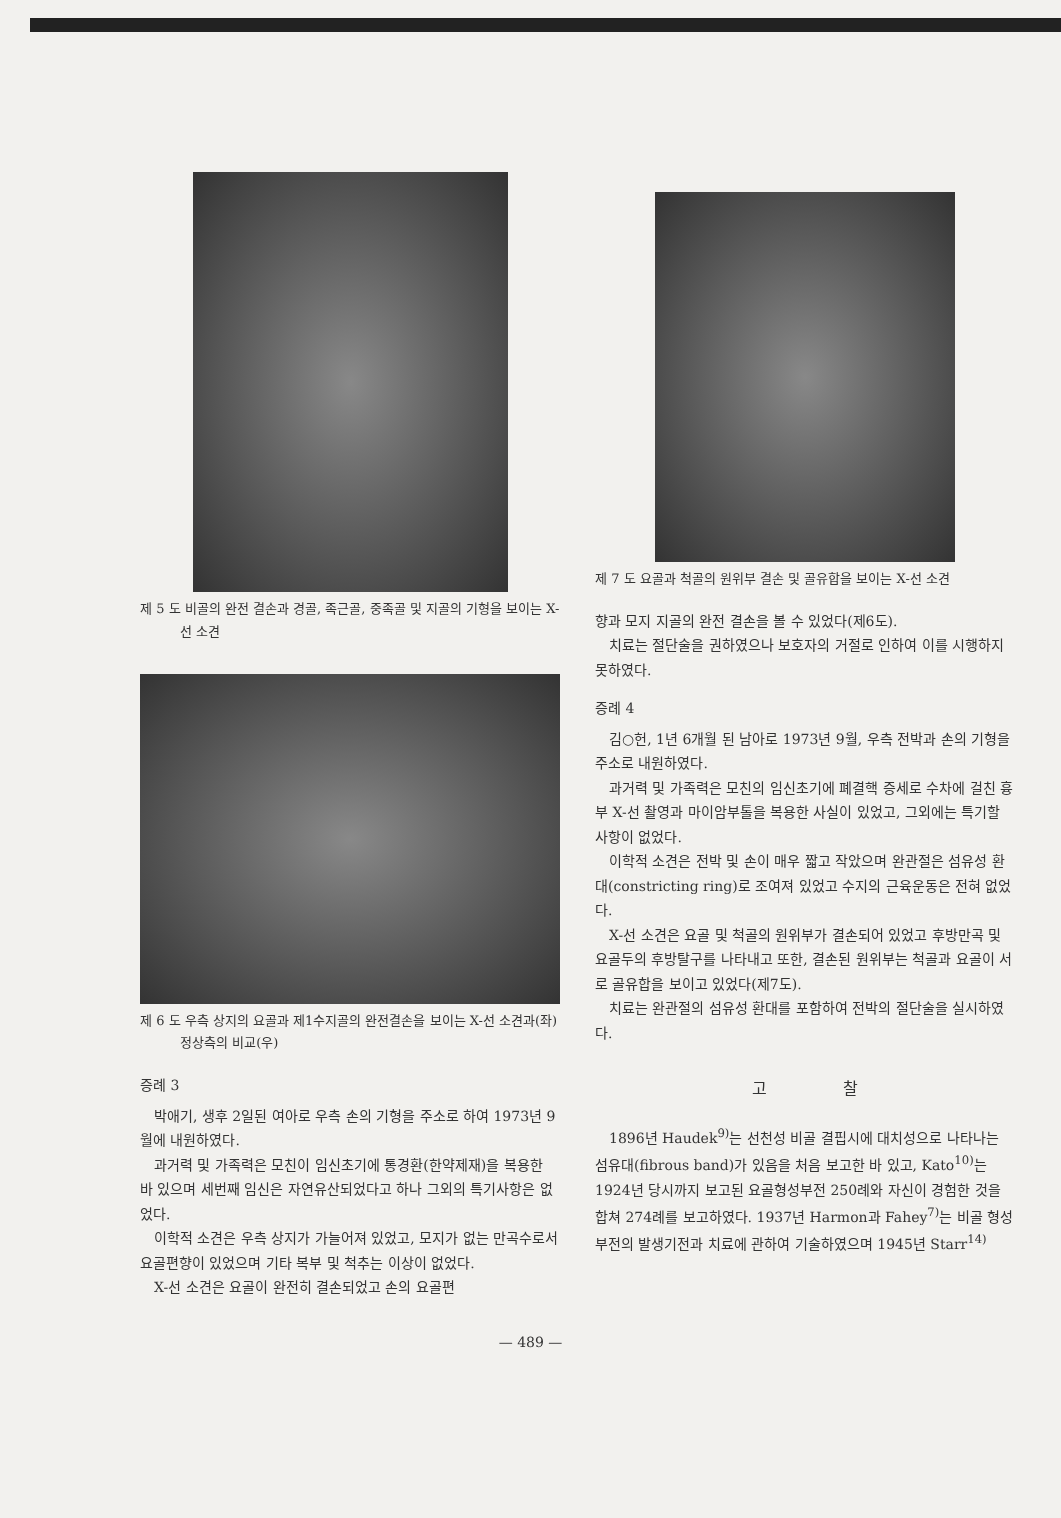제 5 도 비골의 완전 결손과 경골, 족근골, 중족골 및 지골의 기형을 보이는 X-선 소견
제 6 도 우측 상지의 요골과 제1수지골의 완전결손을 보이는 X-선 소견과(좌) 정상측의 비교(우)
증례 3
박애기, 생후 2일된 여아로 우측 손의 기형을 주소로 하여 1973년 9월에 내원하였다.
과거력 및 가족력은 모친이 임신초기에 통경환(한약제재)을 복용한 바 있으며 세번째 임신은 자연유산되었다고 하나 그외의 특기사항은 없었다.
이학적 소견은 우측 상지가 가늘어져 있었고, 모지가 없는 만곡수로서 요골편향이 있었으며 기타 복부 및 척추는 이상이 없었다.
X-선 소견은 요골이 완전히 결손되었고 손의 요골편
제 7 도 요골과 척골의 원위부 결손 및 골유합을 보이는 X-선 소견
향과 모지 지골의 완전 결손을 볼 수 있었다(제6도).
치료는 절단술을 권하였으나 보호자의 거절로 인하여 이를 시행하지 못하였다.
증례 4
김○헌, 1년 6개월 된 남아로 1973년 9월, 우측 전박과 손의 기형을 주소로 내원하였다.
과거력 및 가족력은 모친의 임신초기에 폐결핵 증세로 수차에 걸친 흉부 X-선 촬영과 마이암부톨을 복용한 사실이 있었고, 그외에는 특기할 사항이 없었다.
이학적 소견은 전박 및 손이 매우 짧고 작았으며 완관절은 섬유성 환대(constricting ring)로 조여져 있었고 수지의 근육운동은 전혀 없었다.
X-선 소견은 요골 및 척골의 원위부가 결손되어 있었고 후방만곡 및 요골두의 후방탈구를 나타내고 또한, 결손된 원위부는 척골과 요골이 서로 골유합을 보이고 있었다(제7도).
치료는 완관절의 섬유성 환대를 포함하여 전박의 절단술을 실시하였다.
고 찰
1896년 Haudek<sup>9)</sup>는 선천성 비골 결핍시에 대치성으로 나타나는 섬유대(fibrous band)가 있음을 처음 보고한 바 있고, Kato<sup>10)</sup>는 1924년 당시까지 보고된 요골형성부전 250례와 자신이 경험한 것을 합쳐 274례를 보고하였다. 1937년 Harmon과 Fahey<sup>7)</sup>는 비골 형성부전의 발생기전과 치료에 관하여 기술하였으며 1945년 Starr<sup>14)</sup>
— 489 —